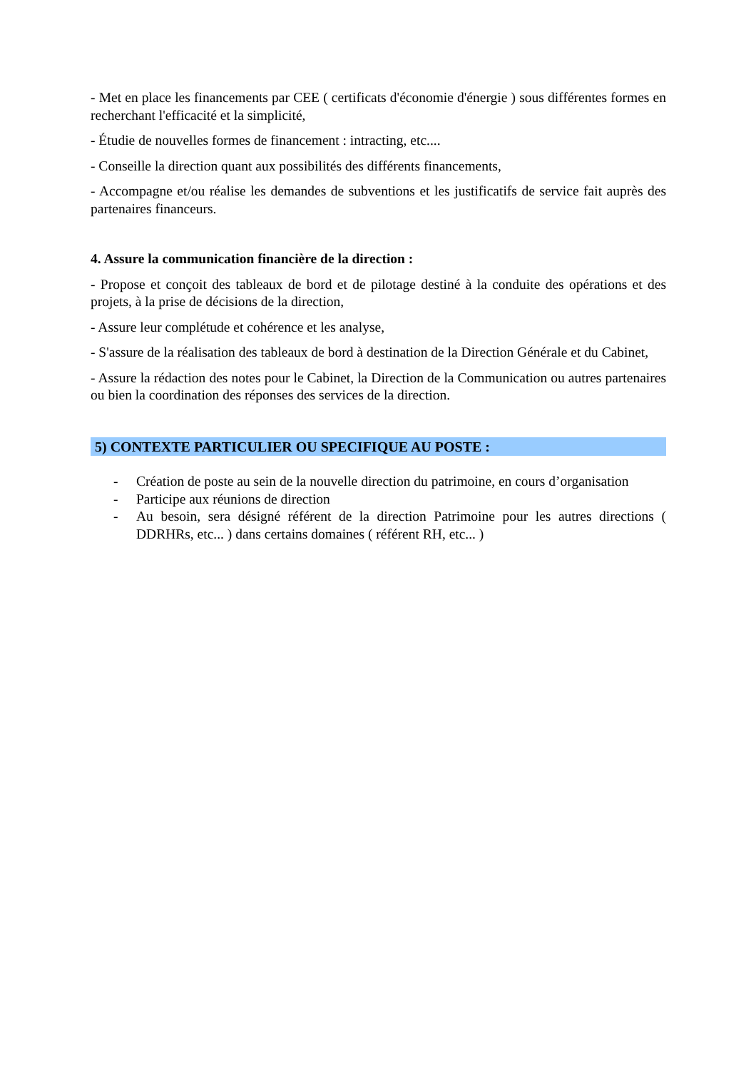- Met en place les financements par CEE ( certificats d'économie d'énergie ) sous différentes formes en recherchant l'efficacité et la simplicité,
- Étudie de nouvelles formes de financement : intracting, etc....
- Conseille la direction quant aux possibilités des différents financements,
- Accompagne et/ou réalise les demandes de subventions et les justificatifs de service fait auprès des partenaires financeurs.
4. Assure la communication financière de la direction :
- Propose et conçoit des tableaux de bord et de pilotage destiné à la conduite des opérations et des projets, à la prise de décisions de la direction,
- Assure leur complétude et cohérence et les analyse,
- S'assure de la réalisation des tableaux de bord à destination de la Direction Générale et du Cabinet,
- Assure la rédaction des notes pour le Cabinet, la Direction de la Communication ou autres partenaires ou bien la coordination des réponses des services de la direction.
5) CONTEXTE PARTICULIER OU SPECIFIQUE AU POSTE :
- Création de poste au sein de la nouvelle direction du patrimoine, en cours d’organisation
- Participe aux réunions de direction
- Au besoin, sera désigné référent de la direction Patrimoine pour les autres directions ( DDRHRs, etc... ) dans certains domaines ( référent RH, etc... )